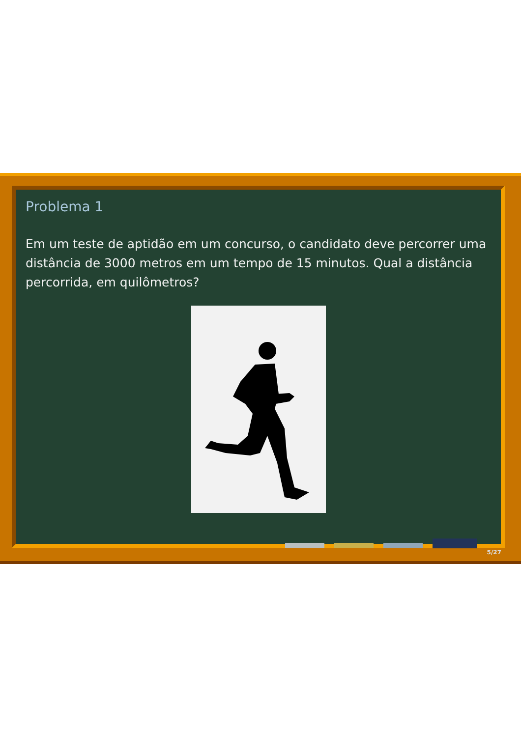Problema 1
Em um teste de aptidão em um concurso, o candidato deve percorrer uma distância de 3000 metros em um tempo de 15 minutos. Qual a distância percorrida, em quilômetros?
5/27